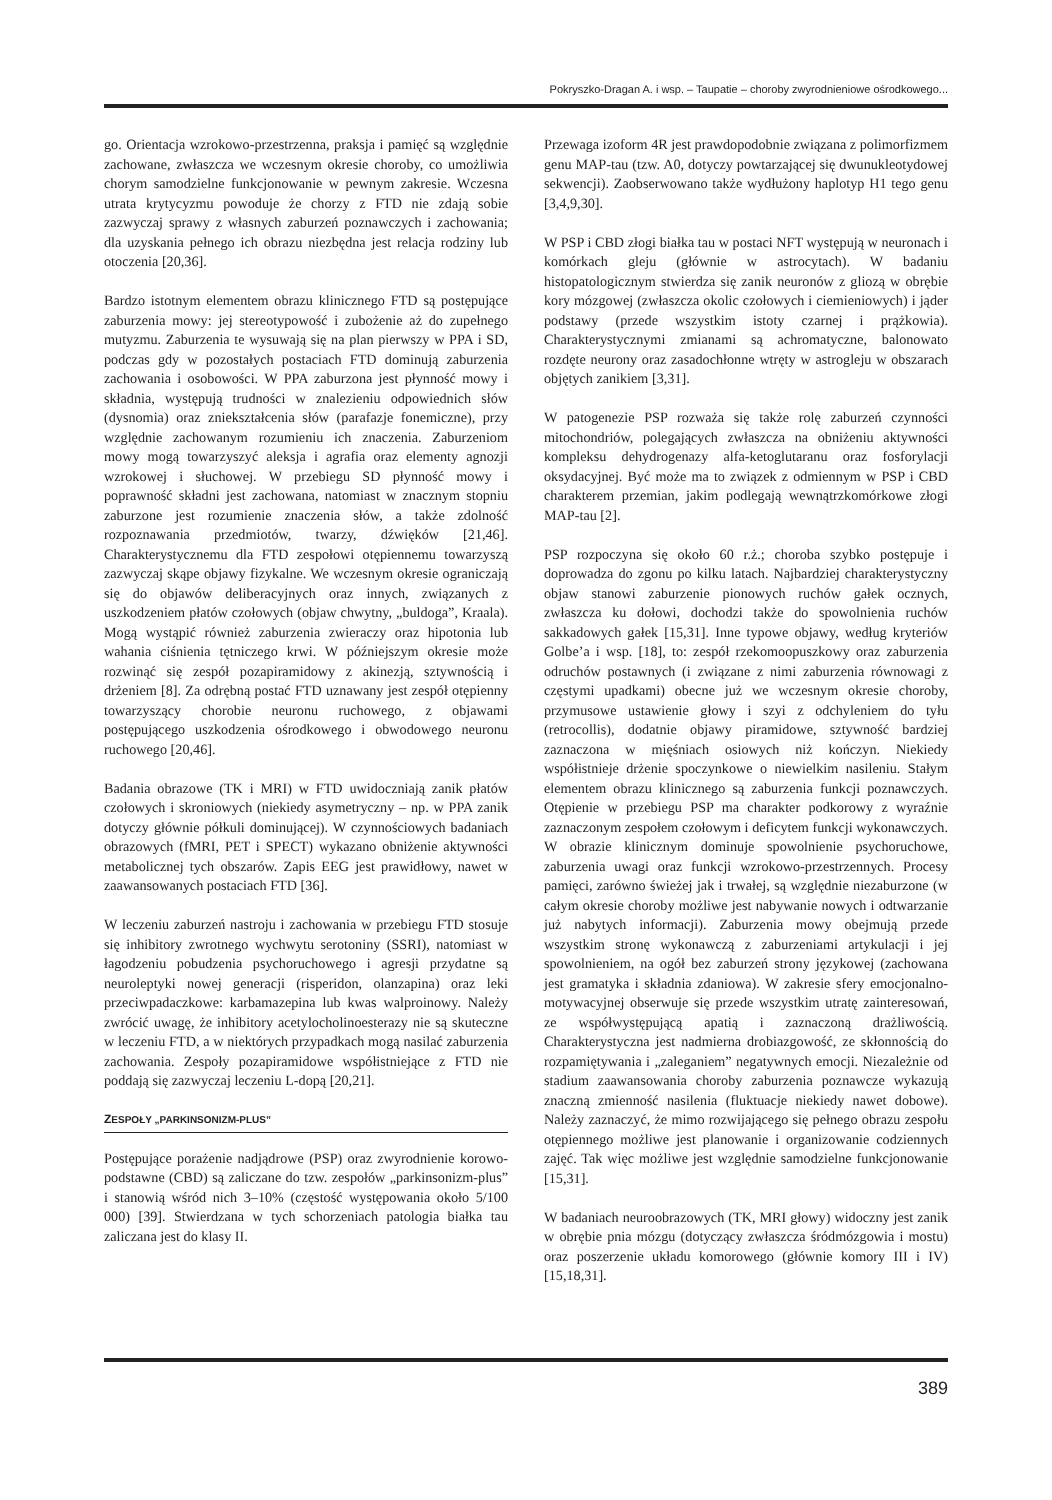Pokryszko-Dragan A. i wsp. – Taupatie – choroby zwyrodnieniowe ośrodkowego...
go. Orientacja wzrokowo-przestrzenna, praksja i pamięć są względnie zachowane, zwłaszcza we wczesnym okresie choroby, co umożliwia chorym samodzielne funkcjonowanie w pewnym zakresie. Wczesna utrata krytycyzmu powoduje że chorzy z FTD nie zdają sobie zazwyczaj sprawy z własnych zaburzeń poznawczych i zachowania; dla uzyskania pełnego ich obrazu niezbędna jest relacja rodziny lub otoczenia [20,36].
Bardzo istotnym elementem obrazu klinicznego FTD są postępujące zaburzenia mowy: jej stereotypowość i zubożenie aż do zupełnego mutyzmu. Zaburzenia te wysuwają się na plan pierwszy w PPA i SD, podczas gdy w pozostałych postaciach FTD dominują zaburzenia zachowania i osobowości. W PPA zaburzona jest płynność mowy i składnia, występują trudności w znalezieniu odpowiednich słów (dysnomia) oraz zniekształcenia słów (parafazje fonemiczne), przy względnie zachowanym rozumieniu ich znaczenia. Zaburzeniom mowy mogą towarzyszyć aleksja i agrafia oraz elementy agnozji wzrokowej i słuchowej. W przebiegu SD płynność mowy i poprawność składni jest zachowana, natomiast w znacznym stopniu zaburzone jest rozumienie znaczenia słów, a także zdolność rozpoznawania przedmiotów, twarzy, dźwięków [21,46]. Charakterystycznemu dla FTD zespołowi otępiennemu towarzyszą zazwyczaj skąpe objawy fizykalne. We wczesnym okresie ograniczają się do objawów deliberacyjnych oraz innych, związanych z uszkodzeniem płatów czołowych (objaw chwytny, „buldoga”, Kraala). Mogą wystąpić również zaburzenia zwieraczy oraz hipotonia lub wahania ciśnienia tętniczego krwi. W późniejszym okresie może rozwinąć się zespół pozapiramidowy z akinezją, sztywnością i drżeniem [8]. Za odrębną postać FTD uznawany jest zespół otępienny towarzyszący chorobie neuronu ruchowego, z objawami postępującego uszkodzenia ośrodkowego i obwodowego neuronu ruchowego [20,46].
Badania obrazowe (TK i MRI) w FTD uwidoczniają zanik płatów czołowych i skroniowych (niekiedy asymetryczny – np. w PPA zanik dotyczy głównie półkuli dominującej). W czynnościowych badaniach obrazowych (fMRI, PET i SPECT) wykazano obniżenie aktywności metabolicznej tych obszarów. Zapis EEG jest prawidłowy, nawet w zaawansowanych postaciach FTD [36].
W leczeniu zaburzeń nastroju i zachowania w przebiegu FTD stosuje się inhibitory zwrotnego wychwytu serotoniny (SSRI), natomiast w łagodzeniu pobudzenia psychoruchowego i agresji przydatne są neuroleptyki nowej generacji (risperidon, olanzapina) oraz leki przeciwpadaczkowe: karbamazepina lub kwas walproinowy. Należy zwrócić uwagę, że inhibitory acetylocholinoesterazy nie są skuteczne w leczeniu FTD, a w niektórych przypadkach mogą nasilać zaburzenia zachowania. Zespoły pozapiramidowe współistniejące z FTD nie poddają się zazwyczaj leczeniu L-dopą [20,21].
ZESPOŁY „PARKINSONIZM-PLUS”
Postępujące porażenie nadjądrowe (PSP) oraz zwyrodnienie korowo-podstawne (CBD) są zaliczane do tzw. zespołów „parkinsonizm-plus” i stanowią wśród nich 3–10% (częstość występowania około 5/100 000) [39]. Stwierdzana w tych schorzeniach patologia białka tau zaliczana jest do klasy II.
Przewaga izoform 4R jest prawdopodobnie związana z polimorfizmem genu MAP-tau (tzw. A0, dotyczy powtarzającej się dwunukleotydowej sekwencji). Zaobserwowano także wydłużony haplotyp H1 tego genu [3,4,9,30].
W PSP i CBD złogi białka tau w postaci NFT występują w neuronach i komórkach gleju (głównie w astrocytach). W badaniu histopatologicznym stwierdza się zanik neuronów z gliozą w obrębie kory mózgowej (zwłaszcza okolic czołowych i ciemieniowych) i jąder podstawy (przede wszystkim istoty czarnej i prążkowia). Charakterystycznymi zmianami są achromatyczne, balonowato rozdęte neurony oraz zasadochłonne wtręty w astrogleju w obszarach objętych zanikiem [3,31].
W patogenezie PSP rozważa się także rolę zaburzeń czynności mitochondriów, polegających zwłaszcza na obniżeniu aktywności kompleksu dehydrogenazy alfa-ketoglutaranu oraz fosforylacji oksydacyjnej. Być może ma to związek z odmiennym w PSP i CBD charakterem przemian, jakim podlegają wewnątrzkomórkowe złogi MAP-tau [2].
PSP rozpoczyna się około 60 r.ż.; choroba szybko postępuje i doprowadza do zgonu po kilku latach. Najbardziej charakterystyczny objaw stanowi zaburzenie pionowych ruchów gałek ocznych, zwłaszcza ku dołowi, dochodzi także do spowolnienia ruchów sakkadowych gałek [15,31]. Inne typowe objawy, według kryteriów Golbe’a i wsp. [18], to: zespół rzekomoopuszkowy oraz zaburzenia odruchów postawnych (i związane z nimi zaburzenia równowagi z częstymi upadkami) obecne już we wczesnym okresie choroby, przymusowe ustawienie głowy i szyi z odchyleniem do tyłu (retrocollis), dodatnie objawy piramidowe, sztywność bardziej zaznaczona w mięśniach osiowych niż kończyn. Niekiedy współistnieje drżenie spoczynkowe o niewielkim nasileniu. Stałym elementem obrazu klinicznego są zaburzenia funkcji poznawczych. Otępienie w przebiegu PSP ma charakter podkorowy z wyraźnie zaznaczonym zespołem czołowym i deficytem funkcji wykonawczych. W obrazie klinicznym dominuje spowolnienie psychoruchowe, zaburzenia uwagi oraz funkcji wzrokowo-przestrzennych. Procesy pamięci, zarówno świeżej jak i trwałej, są względnie niezaburzone (w całym okresie choroby możliwe jest nabywanie nowych i odtwarzanie już nabytych informacji). Zaburzenia mowy obejmują przede wszystkim stronę wykonawczą z zaburzeniami artykulacji i jej spowolnieniem, na ogół bez zaburzeń strony językowej (zachowana jest gramatyka i składnia zdaniowa). W zakresie sfery emocjonalno-motywacyjnej obserwuje się przede wszystkim utratę zainteresowań, ze współwystępującą apatią i zaznaczoną drażliwością. Charakterystyczna jest nadmierna drobiazgowość, ze skłonnością do rozpamiętywania i „zaleganiem” negatywnych emocji. Niezależnie od stadium zaawansowania choroby zaburzenia poznawcze wykazują znaczną zmienność nasilenia (fluktuacje niekiedy nawet dobowe). Należy zaznaczyć, że mimo rozwijającego się pełnego obrazu zespołu otępiennego możliwe jest planowanie i organizowanie codziennych zajęć. Tak więc możliwe jest względnie samodzielne funkcjonowanie [15,31].
W badaniach neuroobrazowych (TK, MRI głowy) widoczny jest zanik w obrębie pnia mózgu (dotyczący zwłaszcza śródmózgowia i mostu) oraz poszerzenie układu komorowego (głównie komory III i IV) [15,18,31].
389